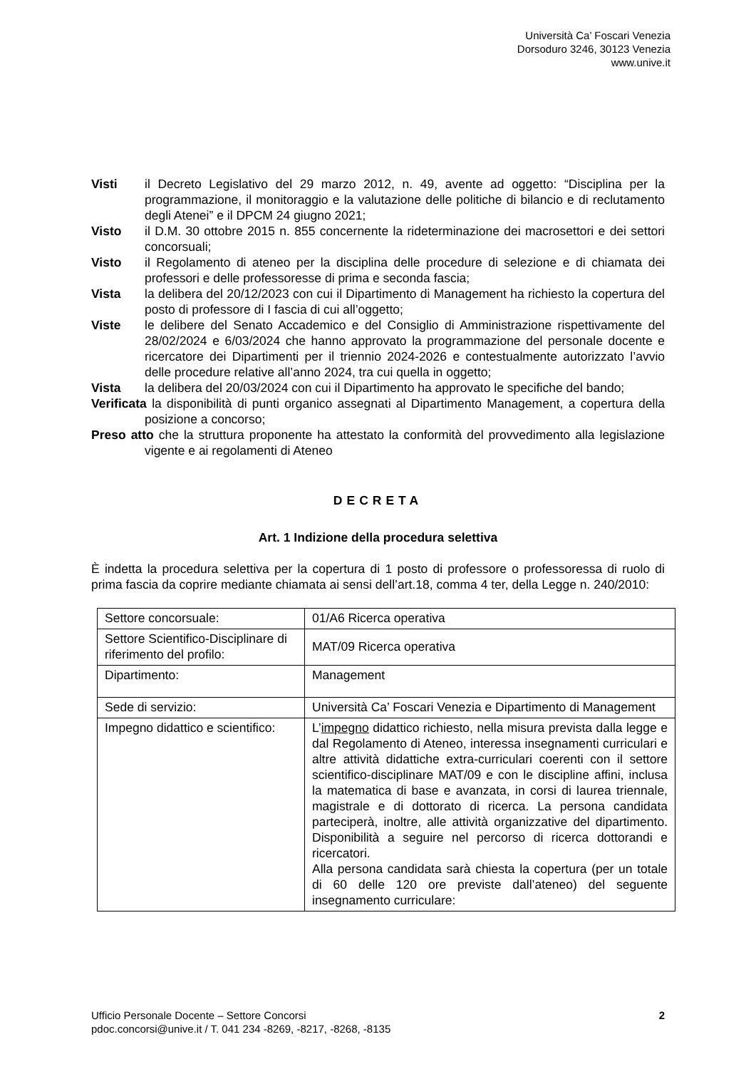Università Ca’ Foscari Venezia
Dorsoduro 3246, 30123 Venezia
www.unive.it
Visti il Decreto Legislativo del 29 marzo 2012, n. 49, avente ad oggetto: “Disciplina per la programmazione, il monitoraggio e la valutazione delle politiche di bilancio e di reclutamento degli Atenei” e il DPCM 24 giugno 2021;
Visto il D.M. 30 ottobre 2015 n. 855 concernente la rideterminazione dei macrosettori e dei settori concorsuali;
Visto il Regolamento di ateneo per la disciplina delle procedure di selezione e di chiamata dei professori e delle professoresse di prima e seconda fascia;
Vista la delibera del 20/12/2023 con cui il Dipartimento di Management ha richiesto la copertura del posto di professore di I fascia di cui all’oggetto;
Viste le delibere del Senato Accademico e del Consiglio di Amministrazione rispettivamente del 28/02/2024 e 6/03/2024 che hanno approvato la programmazione del personale docente e ricercatore dei Dipartimenti per il triennio 2024-2026 e contestualmente autorizzato l’avvio delle procedure relative all’anno 2024, tra cui quella in oggetto;
Vista la delibera del 20/03/2024 con cui il Dipartimento ha approvato le specifiche del bando;
Verificata la disponibilità di punti organico assegnati al Dipartimento Management, a copertura della posizione a concorso;
Preso atto che la struttura proponente ha attestato la conformità del provvedimento alla legislazione vigente e ai regolamenti di Ateneo
DECRETA
Art. 1 Indizione della procedura selettiva
È indetta la procedura selettiva per la copertura di 1 posto di professore o professoressa di ruolo di prima fascia da coprire mediante chiamata ai sensi dell’art.18, comma 4 ter, della Legge n. 240/2010:
| Settore concorsuale: | 01/A6 Ricerca operativa |
| Settore Scientifico-Disciplinare di riferimento del profilo: | MAT/09 Ricerca operativa |
| Dipartimento: | Management |
| Sede di servizio: | Università Ca’ Foscari Venezia e Dipartimento di Management |
| Impegno didattico e scientifico: | L’ impegno didattico richiesto, nella misura prevista dalla legge e dal Regolamento di Ateneo, interessa insegnamenti curriculari e altre attività didattiche extra-curriculari coerenti con il settore scientifico-disciplinare MAT/09 e con le discipline affini, inclusa la matematica di base e avanzata, in corsi di laurea triennale, magistrale e di dottorato di ricerca. La persona candidata parteciperà, inoltre, alle attività organizzative del dipartimento. Disponibilità a seguire nel percorso di ricerca dottorandi e ricercatori. Alla persona candidata sarà chiesta la copertura (per un totale di 60 delle 120 ore previste dall’ateneo) del seguente insegnamento curriculare: |
Ufficio Personale Docente – Settore Concorsi
pdoc.concorsi@unive.it / T. 041 234 -8269, -8217, -8268, -8135
2